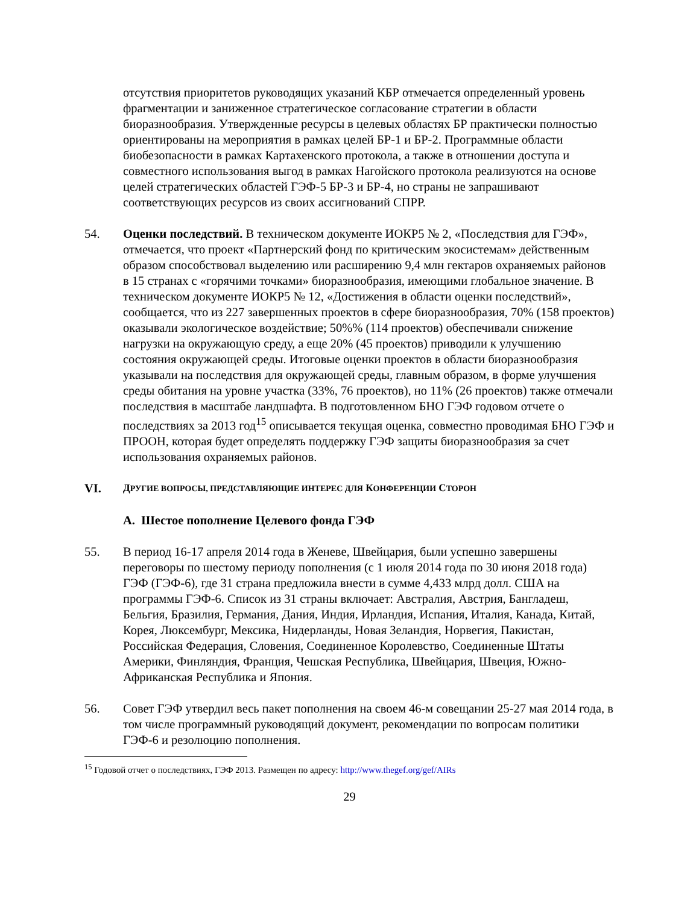отсутствия приоритетов руководящих указаний КБР отмечается определенный уровень фрагментации и заниженное стратегическое согласование стратегии в области биоразнообразия. Утвержденные ресурсы в целевых областях БР практически полностью ориентированы на мероприятия в рамках целей БР-1 и БР-2. Программные области биобезопасности в рамках Картахенского протокола, а также в отношении доступа и совместного использования выгод в рамках Нагойского протокола реализуются на основе целей стратегических областей ГЭФ-5 БР-3 и БР-4, но страны не запрашивают соответствующих ресурсов из своих ассигнований СПРР.
54. Оценки последствий. В техническом документе ИОКР5 № 2, «Последствия для ГЭФ», отмечается, что проект «Партнерский фонд по критическим экосистемам» действенным образом способствовал выделению или расширению 9,4 млн гектаров охраняемых районов в 15 странах с «горячими точками» биоразнообразия, имеющими глобальное значение. В техническом документе ИОКР5 № 12, «Достижения в области оценки последствий», сообщается, что из 227 завершенных проектов в сфере биоразнообразия, 70% (158 проектов) оказывали экологическое воздействие; 50%% (114 проектов) обеспечивали снижение нагрузки на окружающую среду, а еще 20% (45 проектов) приводили к улучшению состояния окружающей среды. Итоговые оценки проектов в области биоразнообразия указывали на последствия для окружающей среды, главным образом, в форме улучшения среды обитания на уровне участка (33%, 76 проектов), но 11% (26 проектов) также отмечали последствия в масштабе ландшафта. В подготовленном БНО ГЭФ годовом отчете о последствиях за 2013 год<sup>15</sup> описывается текущая оценка, совместно проводимая БНО ГЭФ и ПРООН, которая будет определять поддержку ГЭФ защиты биоразнообразия за счет использования охраняемых районов.
VI.
ДРУГИЕ ВОПРОСЫ, ПРЕДСТАВЛЯЮЩИЕ ИНТЕРЕС ДЛЯ КОНФЕРЕНЦИИ СТОРОН
A. Шестое пополнение Целевого фонда ГЭФ
55. В период 16-17 апреля 2014 года в Женеве, Швейцария, были успешно завершены переговоры по шестому периоду пополнения (с 1 июля 2014 года по 30 июня 2018 года) ГЭФ (ГЭФ-6), где 31 страна предложила внести в сумме 4,433 млрд долл. США на программы ГЭФ-6. Список из 31 страны включает: Австралия, Австрия, Бангладеш, Бельгия, Бразилия, Германия, Дания, Индия, Ирландия, Испания, Италия, Канада, Китай, Корея, Люксембург, Мексика, Нидерланды, Новая Зеландия, Норвегия, Пакистан, Российская Федерация, Словения, Соединенное Королевство, Соединенные Штаты Америки, Финляндия, Франция, Чешская Республика, Швейцария, Швеция, Южно-Африканская Республика и Япония.
56. Совет ГЭФ утвердил весь пакет пополнения на своем 46-м совещании 25-27 мая 2014 года, в том числе программный руководящий документ, рекомендации по вопросам политики ГЭФ-6 и резолюцию пополнения.
<sup>15</sup> Годовой отчет о последствиях, ГЭФ 2013. Размещен по адресу: http://www.thegef.org/gef/AIRs
29